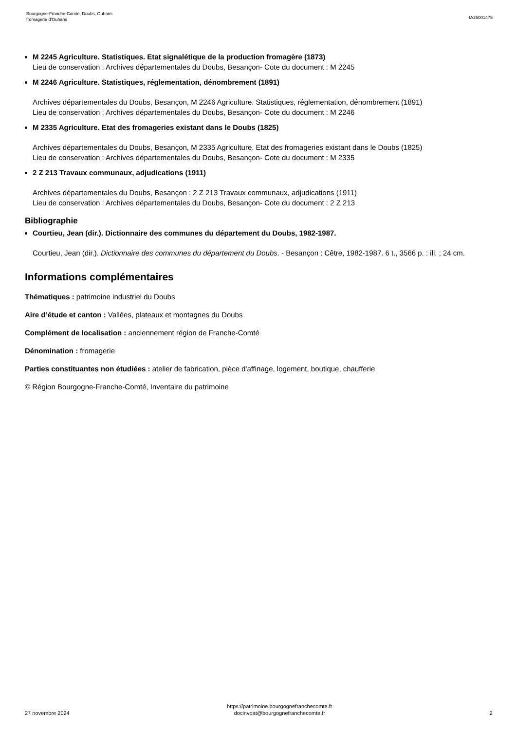Bourgogne-Franche-Comté, Doubs, Ouhans
fromagerie d'Ouhans
IA25001475
M 2245 Agriculture. Statistiques. Etat signalétique de la production fromagère (1873)
Lieu de conservation : Archives départementales du Doubs, Besançon- Cote du document : M 2245
M 2246 Agriculture. Statistiques, réglementation, dénombrement (1891)
Archives départementales du Doubs, Besançon, M 2246 Agriculture. Statistiques, réglementation, dénombrement (1891)
Lieu de conservation : Archives départementales du Doubs, Besançon- Cote du document : M 2246
M 2335 Agriculture. Etat des fromageries existant dans le Doubs (1825)
Archives départementales du Doubs, Besançon, M 2335 Agriculture. Etat des fromageries existant dans le Doubs (1825)
Lieu de conservation : Archives départementales du Doubs, Besançon- Cote du document : M 2335
2 Z 213 Travaux communaux, adjudications (1911)
Archives départementales du Doubs, Besançon : 2 Z 213 Travaux communaux, adjudications (1911)
Lieu de conservation : Archives départementales du Doubs, Besançon- Cote du document : 2 Z 213
Bibliographie
Courtieu, Jean (dir.). Dictionnaire des communes du département du Doubs, 1982-1987.
Courtieu, Jean (dir.). Dictionnaire des communes du département du Doubs. - Besançon : Cêtre, 1982-1987. 6 t., 3566 p. : ill. ; 24 cm.
Informations complémentaires
Thématiques : patrimoine industriel du Doubs
Aire d’étude et canton : Vallées, plateaux et montagnes du Doubs
Complément de localisation : anciennement région de Franche-Comté
Dénomination : fromagerie
Parties constituantes non étudiées : atelier de fabrication, pièce d'affinage, logement, boutique, chaufferie
© Région Bourgogne-Franche-Comté, Inventaire du patrimoine
27 novembre 2024
https://patrimoine.bourgognefranchecomte.fr
docinvpat@bourgognefranchecomte.fr
2